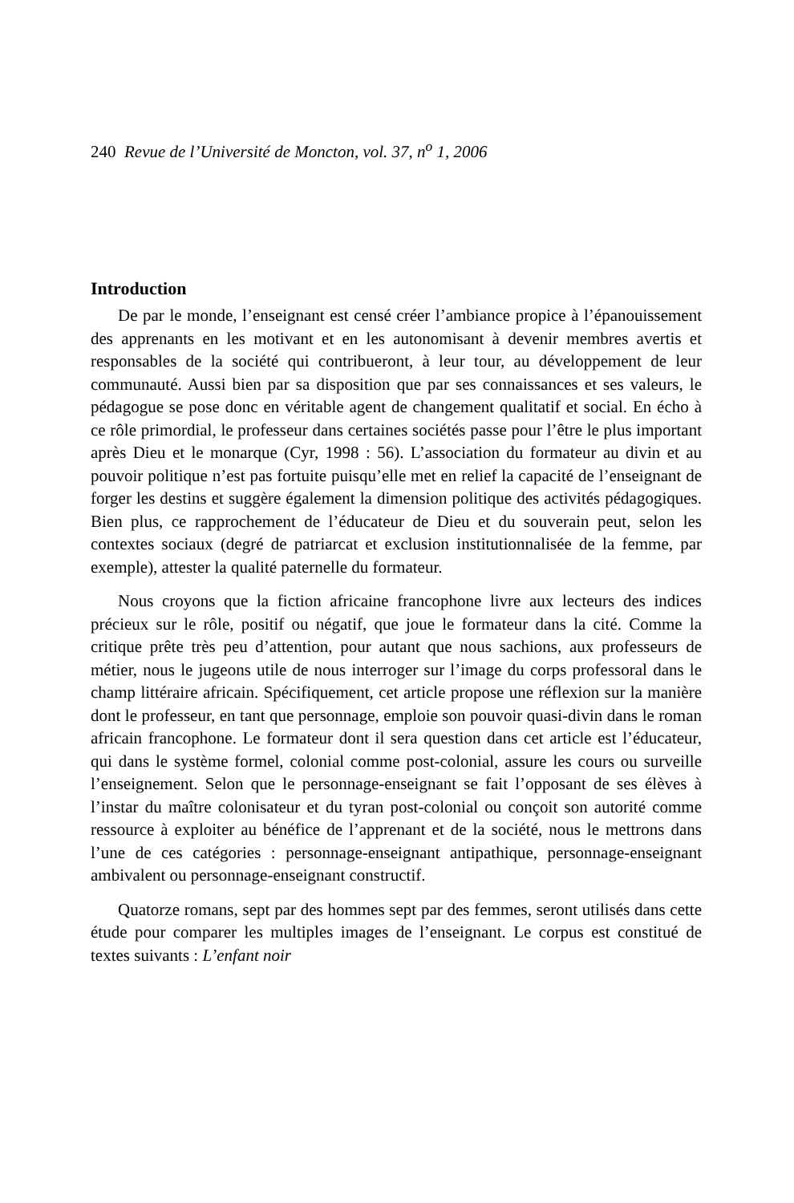240 Revue de l’Université de Moncton, vol. 37, n<sup>o</sup> 1, 2006
Introduction
De par le monde, l’enseignant est censé créer l’ambiance propice à l’épanouissement des apprenants en les motivant et en les autonomisant à devenir membres avertis et responsables de la société qui contribueront, à leur tour, au développement de leur communauté. Aussi bien par sa disposition que par ses connaissances et ses valeurs, le pédagogue se pose donc en véritable agent de changement qualitatif et social. En écho à ce rôle primordial, le professeur dans certaines sociétés passe pour l’être le plus important après Dieu et le monarque (Cyr, 1998 : 56). L’association du formateur au divin et au pouvoir politique n’est pas fortuite puisqu’elle met en relief la capacité de l’enseignant de forger les destins et suggère également la dimension politique des activités pédagogiques. Bien plus, ce rapprochement de l’éducateur de Dieu et du souverain peut, selon les contextes sociaux (degré de patriarcat et exclusion institutionnalisée de la femme, par exemple), attester la qualité paternelle du formateur.
Nous croyons que la fiction africaine francophone livre aux lecteurs des indices précieux sur le rôle, positif ou négatif, que joue le formateur dans la cité. Comme la critique prête très peu d’attention, pour autant que nous sachions, aux professeurs de métier, nous le jugeons utile de nous interroger sur l’image du corps professoral dans le champ littéraire africain. Spécifiquement, cet article propose une réflexion sur la manière dont le professeur, en tant que personnage, emploie son pouvoir quasi-divin dans le roman africain francophone. Le formateur dont il sera question dans cet article est l’éducateur, qui dans le système formel, colonial comme post-colonial, assure les cours ou surveille l’enseignement. Selon que le personnage-enseignant se fait l’opposant de ses élèves à l’instar du maître colonisateur et du tyran post-colonial ou conçoit son autorité comme ressource à exploiter au bénéfice de l’apprenant et de la société, nous le mettrons dans l’une de ces catégories : personnage-enseignant antipathique, personnage-enseignant ambivalent ou personnage-enseignant constructif.
Quatorze romans, sept par des hommes sept par des femmes, seront utilisés dans cette étude pour comparer les multiples images de l’enseignant. Le corpus est constitué de textes suivants : L’enfant noir